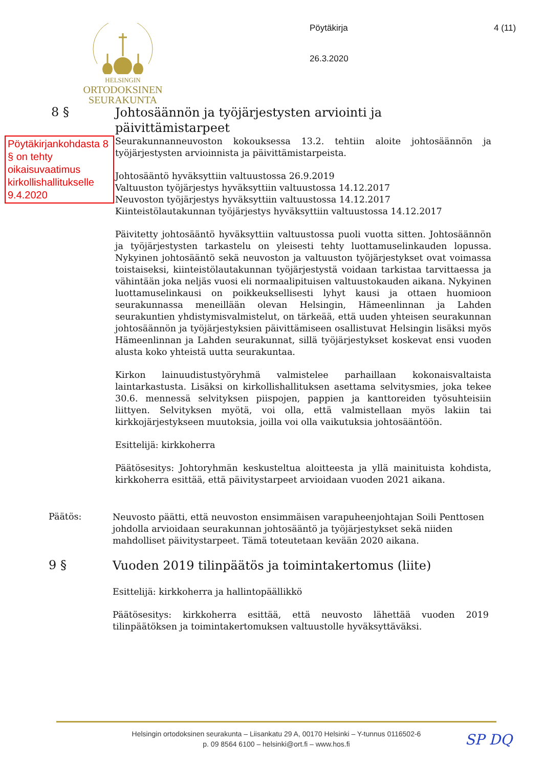HELSINGIN
ORTODOKSINEN
SEURAKUNTA
Pöytäkirja
26.3.2020
4 (11)
8 §
Johtosäännön ja työjärjestysten arviointi ja päivittämistarpeet
Pöytäkirjankohdasta 8 § on tehty oikaisuvaatimus kirkollishallitukselle 9.4.2020
Seurakunnanneuvoston kokouksessa 13.2. tehtiin aloite johtosäännön ja työjärjestysten arvioinnista ja päivittämistarpeista.
Johtosääntö hyväksyttiin valtuustossa 26.9.2019
Valtuuston työjärjestys hyväksyttiin valtuustossa 14.12.2017
Neuvoston työjärjestys hyväksyttiin valtuustossa 14.12.2017
Kiinteistölautakunnan työjärjestys hyväksyttiin valtuustossa 14.12.2017
Päivitetty johtosääntö hyväksyttiin valtuustossa puoli vuotta sitten. Johtosäännön ja työjärjestysten tarkastelu on yleisesti tehty luottamuselinkauden lopussa. Nykyinen johtosääntö sekä neuvoston ja valtuuston työjärjestykset ovat voimassa toistaiseksi, kiinteistölautakunnan työjärjestystä voidaan tarkistaa tarvittaessa ja vähintään joka neljäs vuosi eli normaalipituisen valtuustokauden aikana. Nykyinen luottamuselinkausi on poikkeuksellisesti lyhyt kausi ja ottaen huomioon seurakunnassa meneillään olevan Helsingin, Hämeenlinnan ja Lahden seurakuntien yhdistymisvalmistelut, on tärkeää, että uuden yhteisen seurakunnan johtosäännön ja työjärjestyksien päivittämiseen osallistuvat Helsingin lisäksi myös Hämeenlinnan ja Lahden seurakunnat, sillä työjärjestykset koskevat ensi vuoden alusta koko yhteistä uutta seurakuntaa.
Kirkon lainuudistustyöryhmä valmistelee parhaillaan kokonaisvaltaista laintarkastusta. Lisäksi on kirkollishallituksen asettama selvitysmies, joka tekee 30.6. mennessä selvityksen piispojen, pappien ja kanttoreiden työsuhteisiin liittyen. Selvityksen myötä, voi olla, että valmistellaan myös lakiin tai kirkkojärjestykseen muutoksia, joilla voi olla vaikutuksia johtosääntöön.
Esittelijä: kirkkoherra
Päätösesitys: Johtoryhmän keskusteltua aloitteesta ja yllä mainituista kohdista, kirkkoherra esittää, että päivitystarpeet arvioidaan vuoden 2021 aikana.
Päätös:
Neuvosto päätti, että neuvoston ensimmäisen varapuheenjohtajan Soili Penttosen johdolla arvioidaan seurakunnan johtosääntö ja työjärjestykset sekä niiden mahdolliset päivitystarpeet. Tämä toteutetaan kevään 2020 aikana.
9 §
Vuoden 2019 tilinpäätös ja toimintakertomus (liite)
Esittelijä: kirkkoherra ja hallintopäällikkö
Päätösesitys: kirkkoherra esittää, että neuvosto lähettää vuoden 2019 tilinpäätöksen ja toimintakertomuksen valtuustolle hyväksyttäväksi.
Helsingin ortodoksinen seurakunta – Liisankatu 29 A, 00170 Helsinki – Y-tunnus 0116502-6
p. 09 8564 6100 – helsinki@ort.fi – www.hos.fi
SP DQ